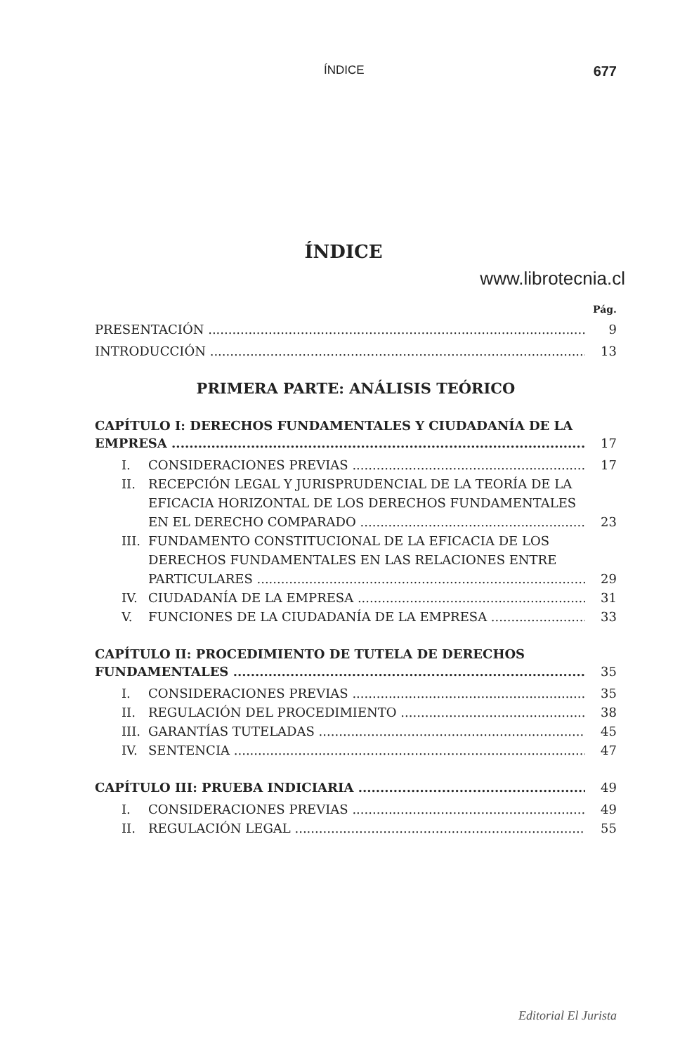ÍNDICE 677
ÍNDICE
www.librotecnia.cl
Pág.
PRESENTACIÓN 9
INTRODUCCIÓN 13
PRIMERA PARTE: ANÁLISIS TEÓRICO
CAPÍTULO I: DERECHOS FUNDAMENTALES Y CIUDADANÍA DE LA
EMPRESA 17
I. CONSIDERACIONES PREVIAS 17
II. RECEPCIÓN LEGAL Y JURISPRUDENCIAL DE LA TEORÍA DE LA
EFICACIA HORIZONTAL DE LOS DERECHOS FUNDAMENTALES
EN EL DERECHO COMPARADO 23
III. FUNDAMENTO CONSTITUCIONAL DE LA EFICACIA DE LOS
DERECHOS FUNDAMENTALES EN LAS RELACIONES ENTRE
PARTICULARES 29
IV. CIUDADANÍA DE LA EMPRESA 31
V. FUNCIONES DE LA CIUDADANÍA DE LA EMPRESA 33
CAPÍTULO II: PROCEDIMIENTO DE TUTELA DE DERECHOS
FUNDAMENTALES 35
I. CONSIDERACIONES PREVIAS 35
II. REGULACIÓN DEL PROCEDIMIENTO 38
III. GARANTÍAS TUTELADAS 45
IV. SENTENCIA 47
CAPÍTULO III: PRUEBA INDICIARIA 49
I. CONSIDERACIONES PREVIAS 49
II. REGULACIÓN LEGAL 55
Editorial El Jurista